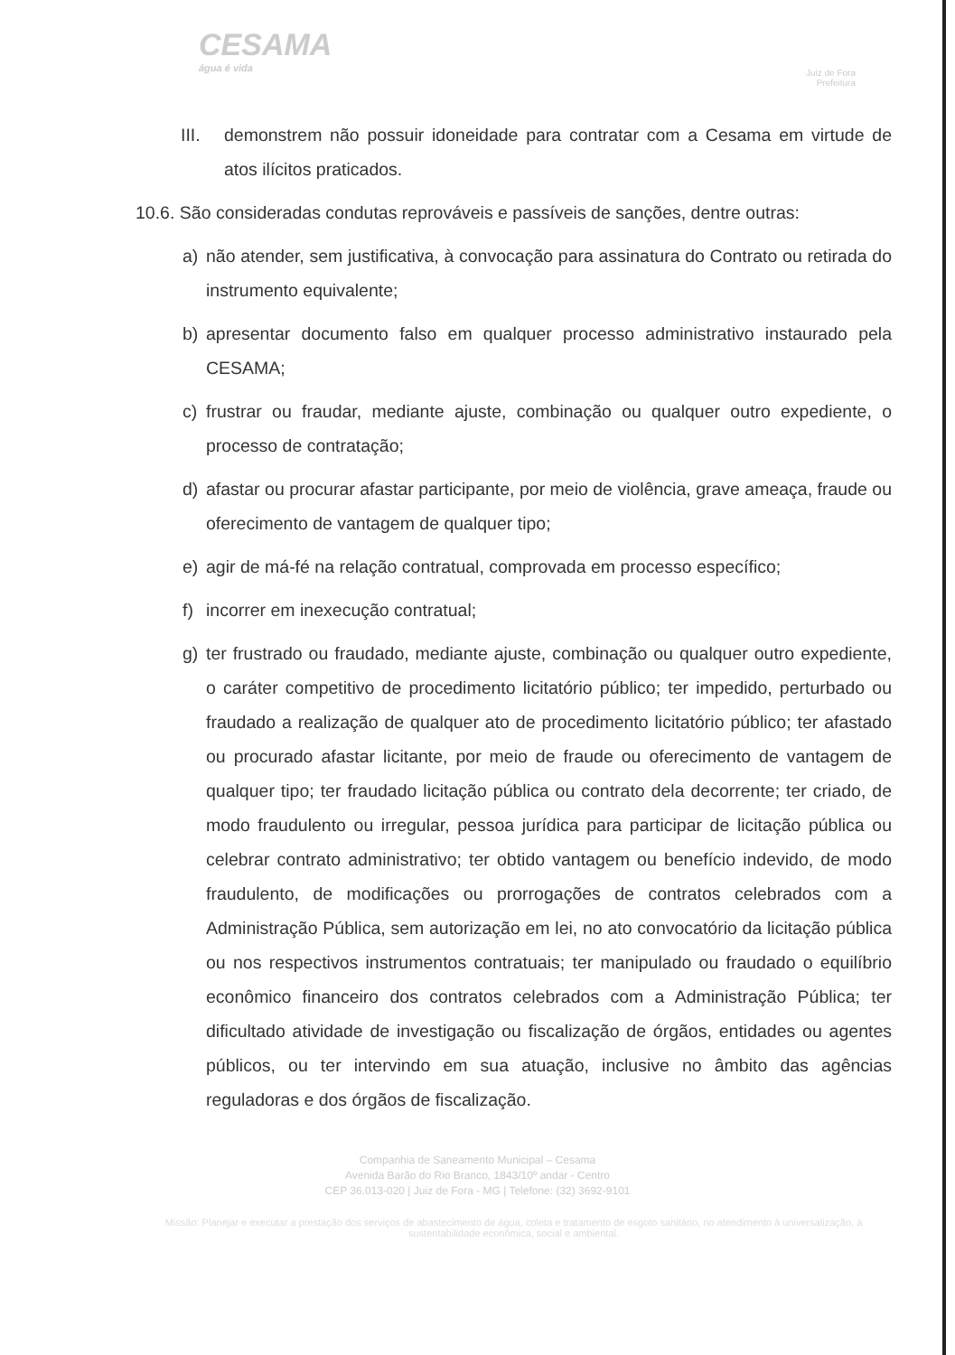CESAMA
água é vida
Juiz de Fora
Prefeitura
III. demonstrem não possuir idoneidade para contratar com a Cesama em virtude de atos ilícitos praticados.
10.6. São consideradas condutas reprováveis e passíveis de sanções, dentre outras:
a) não atender, sem justificativa, à convocação para assinatura do Contrato ou retirada do instrumento equivalente;
b) apresentar documento falso em qualquer processo administrativo instaurado pela CESAMA;
c) frustrar ou fraudar, mediante ajuste, combinação ou qualquer outro expediente, o processo de contratação;
d) afastar ou procurar afastar participante, por meio de violência, grave ameaça, fraude ou oferecimento de vantagem de qualquer tipo;
e) agir de má-fé na relação contratual, comprovada em processo específico;
f) incorrer em inexecução contratual;
g) ter frustrado ou fraudado, mediante ajuste, combinação ou qualquer outro expediente, o caráter competitivo de procedimento licitatório público; ter impedido, perturbado ou fraudado a realização de qualquer ato de procedimento licitatório público; ter afastado ou procurado afastar licitante, por meio de fraude ou oferecimento de vantagem de qualquer tipo; ter fraudado licitação pública ou contrato dela decorrente; ter criado, de modo fraudulento ou irregular, pessoa jurídica para participar de licitação pública ou celebrar contrato administrativo; ter obtido vantagem ou benefício indevido, de modo fraudulento, de modificações ou prorrogações de contratos celebrados com a Administração Pública, sem autorização em lei, no ato convocatório da licitação pública ou nos respectivos instrumentos contratuais; ter manipulado ou fraudado o equilíbrio econômico financeiro dos contratos celebrados com a Administração Pública; ter dificultado atividade de investigação ou fiscalização de órgãos, entidades ou agentes públicos, ou ter intervindo em sua atuação, inclusive no âmbito das agências reguladoras e dos órgãos de fiscalização.
Companhia de Saneamento Municipal – Cesama
Avenida Barão do Rio Branco, 1843/10º andar - Centro
CEP 36.013-020 | Juiz de Fora - MG | Telefone: (32) 3692-9101
Missão: Planejar e executar a prestação dos serviços de abastecimento de água, coleta e tratamento de esgoto sanitário, no atendimento à universalização, à sustentabilidade econômica, social e ambiental.